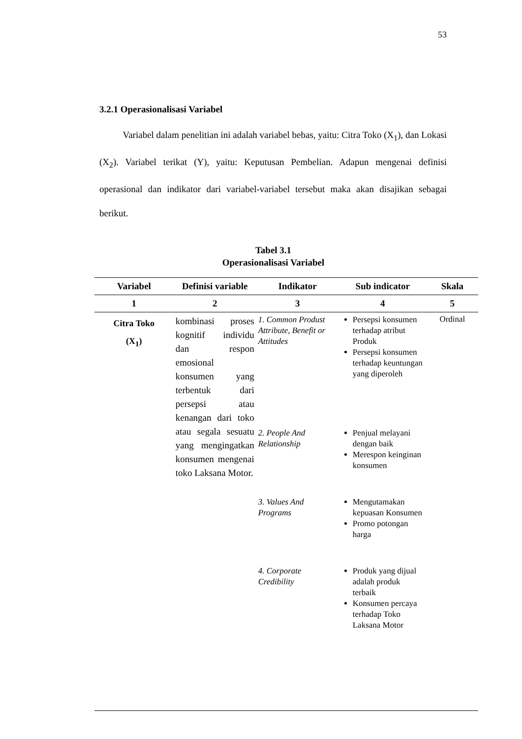53
3.2.1 Operasionalisasi Variabel
Variabel dalam penelitian ini adalah variabel bebas, yaitu: Citra Toko (X<sub>1</sub>), dan Lokasi (X<sub>2</sub>). Variabel terikat (Y), yaitu: Keputusan Pembelian. Adapun mengenai definisi operasional dan indikator dari variabel-variabel tersebut maka akan disajikan sebagai berikut.
Tabel 3.1
Operasionalisasi Variabel
| Variabel | Definisi variable | Indikator | Sub indicator | Skala |
| --- | --- | --- | --- | --- |
| 1 | 2 | 3 | 4 | 5 |
| Citra Toko (X<sub>1</sub>) | kombinasi proses kognitif individu dan respon emosional konsumen yang terbentuk dari persepsi atau kenangan dari toko atau segala sesuatu yang mengingatkan konsumen mengenai toko Laksana Motor. | 1. Common Produst Attribute, Benefit or Attitudes 2. People And Relationship 3. Values And Programs 4. Corporate Credibility | Persepsi konsumen terhadap atribut Produk Persepsi konsumen terhadap keuntungan yang diperoleh Penjual melayani dengan baik Merespon keinginan konsumen Mengutamakan kepuasan Konsumen Promo potongan harga Produk yang dijual adalah produk terbaik Konsumen percaya terhadap Toko Laksana Motor | Ordinal |